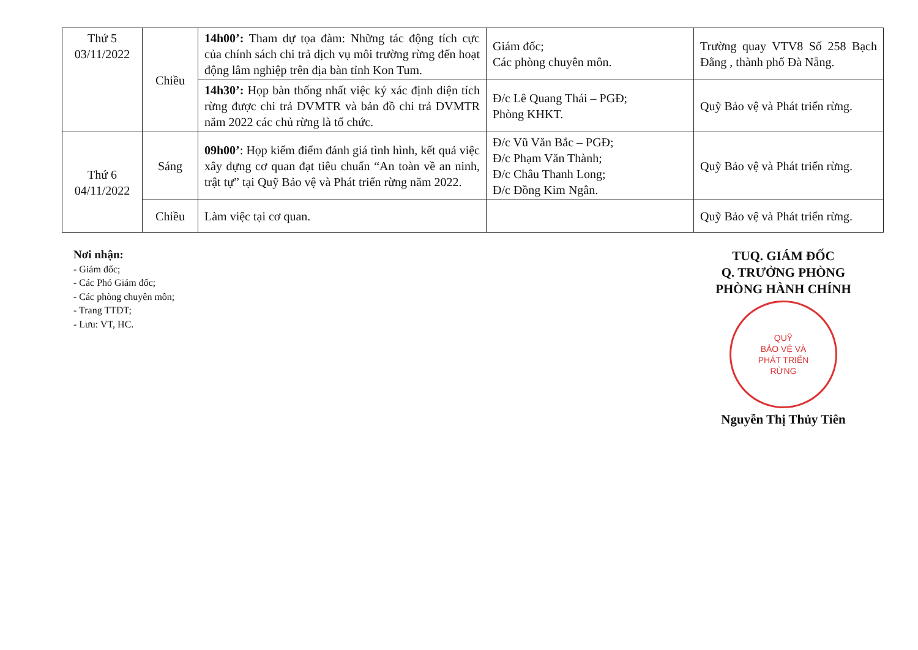| Thứ 5 03/11/2022 | Chiều | 14h00’: Tham dự tọa đàm: Những tác động tích cực của chính sách chi trả dịch vụ môi trường rừng đến hoạt động lâm nghiệp trên địa bàn tỉnh Kon Tum. | Giám đốc; Các phòng chuyên môn. | Trường quay VTV8 Số 258 Bạch Đằng , thành phố Đà Nẵng. |
| | | 14h30’: Họp bàn thống nhất việc ký xác định diện tích rừng được chi trả DVMTR và bản đồ chi trả DVMTR năm 2022 các chủ rừng là tổ chức. | Đ/c Lê Quang Thái – PGĐ; Phòng KHKT. | Quỹ Bảo vệ và Phát triển rừng. |
| Thứ 6 04/11/2022 | Sáng | 09h00’ : Họp kiểm điểm đánh giá tình hình, kết quả việc xây dựng cơ quan đạt tiêu chuẩn “An toàn về an ninh, trật tự” tại Quỹ Bảo vệ và Phát triển rừng năm 2022. | Đ/c Vũ Văn Bắc – PGĐ; Đ/c Phạm Văn Thành; Đ/c Châu Thanh Long; Đ/c Đồng Kim Ngân. | Quỹ Bảo vệ và Phát triển rừng. |
| | Chiều | Làm việc tại cơ quan. | | Quỹ Bảo vệ và Phát triển rừng. |
Nơi nhận:
- Giám đốc;
- Các Phó Giám đốc;
- Các phòng chuyên môn;
- Trang TTĐT;
- Lưu: VT, HC.
TUQ. GIÁM ĐỐC
Q. TRƯỞNG PHÒNG
PHÒNG HÀNH CHÍNH
QUỸ
BẢO VỆ VÀ
PHÁT TRIỂN
RỪNG
Nguyễn Thị Thủy Tiên